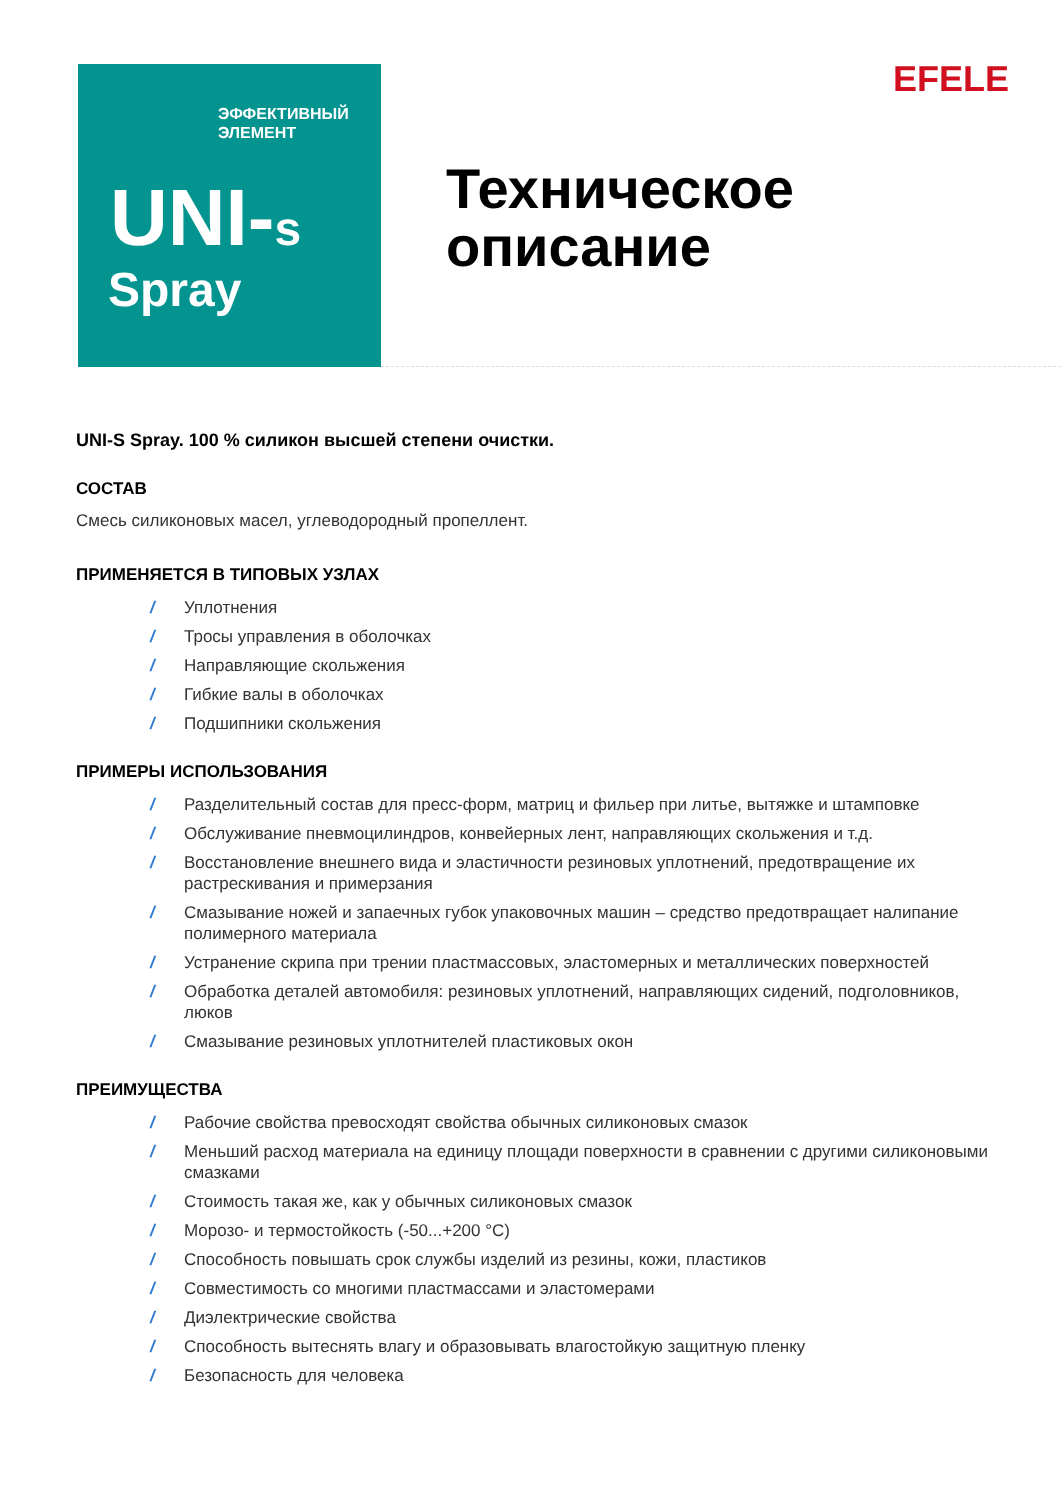ЭФФЕКТИВНЫЙ
ЭЛЕМЕНТ
UNI-s
Spray
EFELE
Техническое
описание
UNI-S Spray. 100 % силикон высшей степени очистки.
СОСТАВ
Смесь силиконовых масел, углеводородный пропеллент.
ПРИМЕНЯЕТСЯ В ТИПОВЫХ УЗЛАХ
/ Уплотнения
/ Тросы управления в оболочках
/ Направляющие скольжения
/ Гибкие валы в оболочках
/ Подшипники скольжения
ПРИМЕРЫ ИСПОЛЬЗОВАНИЯ
/ Разделительный состав для пресс-форм, матриц и фильер при литье, вытяжке и штамповке
/ Обслуживание пневмоцилиндров, конвейерных лент, направляющих скольжения и т.д.
/ Восстановление внешнего вида и эластичности резиновых уплотнений, предотвращение их растрескивания и примерзания
/ Смазывание ножей и запаечных губок упаковочных машин – средство предотвращает налипание полимерного материала
/ Устранение скрипа при трении пластмассовых, эластомерных и металлических поверхностей
/ Обработка деталей автомобиля: резиновых уплотнений, направляющих сидений, подголовников, люков
/ Смазывание резиновых уплотнителей пластиковых окон
ПРЕИМУЩЕСТВА
/ Рабочие свойства превосходят свойства обычных силиконовых смазок
/ Меньший расход материала на единицу площади поверхности в сравнении с другими силиконовыми смазками
/ Стоимость такая же, как у обычных силиконовых смазок
/ Морозо- и термостойкость (-50...+200 °C)
/ Способность повышать срок службы изделий из резины, кожи, пластиков
/ Совместимость со многими пластмассами и эластомерами
/ Диэлектрические свойства
/ Способность вытеснять влагу и образовывать влагостойкую защитную пленку
/ Безопасность для человека